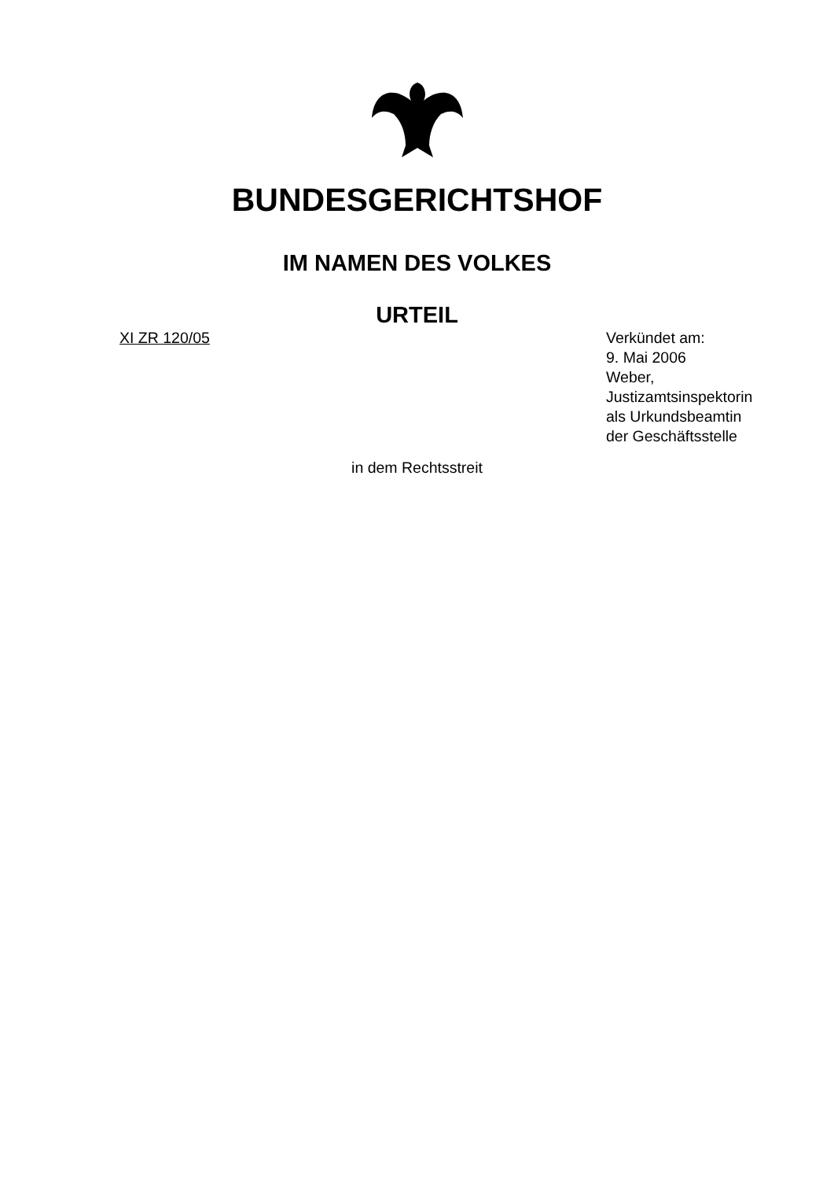BUNDESGERICHTSHOF
IM NAMEN DES VOLKES
URTEIL
XI ZR 120/05 Verkündet am:
9. Mai 2006
Weber,
Justizamtsinspektorin
als Urkundsbeamtin
der Geschäftsstelle
in dem Rechtsstreit